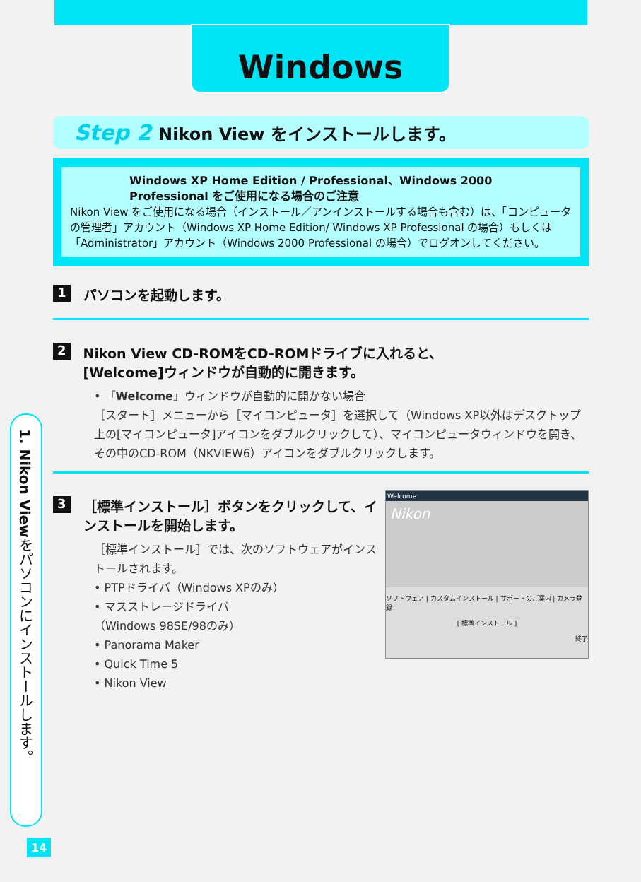Windows
Step 2 Nikon View をインストールします。
Windows XP Home Edition / Professional、Windows 2000 Professional をご使用になる場合のご注意
Nikon View をご使用になる場合（インストール／アンインストールする場合も含む）は、「コンピュータの管理者」アカウント（Windows XP Home Edition/ Windows XP Professional の場合）もしくは「Administrator」アカウント（Windows 2000 Professional の場合）でログオンしてください。
1 パソコンを起動します。
2 Nikon View CD-ROMをCD-ROMドライブに入れると、
[Welcome]ウィンドウが自動的に開きます。
• 「Welcome」ウィンドウが自動的に開かない場合
［スタート］メニューから［マイコンピュータ］を選択して（Windows XP以外はデスクトップ上の[マイコンピュータ]アイコンをダブルクリックして）、マイコンピュータウィンドウを開き、その中のCD-ROM（NKVIEW6）アイコンをダブルクリックします。
Welcome
Nikon
ソフトウェア | カスタムインストール | サポートのご案内 | カメラ登録
[ 標準インストール ]
終了
3 ［標準インストール］ボタンをクリックして、インストールを開始します。
［標準インストール］では、次のソフトウェアがインストールされます。
• PTPドライバ（Windows XPのみ）
• マスストレージドライバ
（Windows 98SE/98のみ）
• Panorama Maker
• Quick Time 5
• Nikon View
1. Nikon Viewをパソコンにインストールします。
14